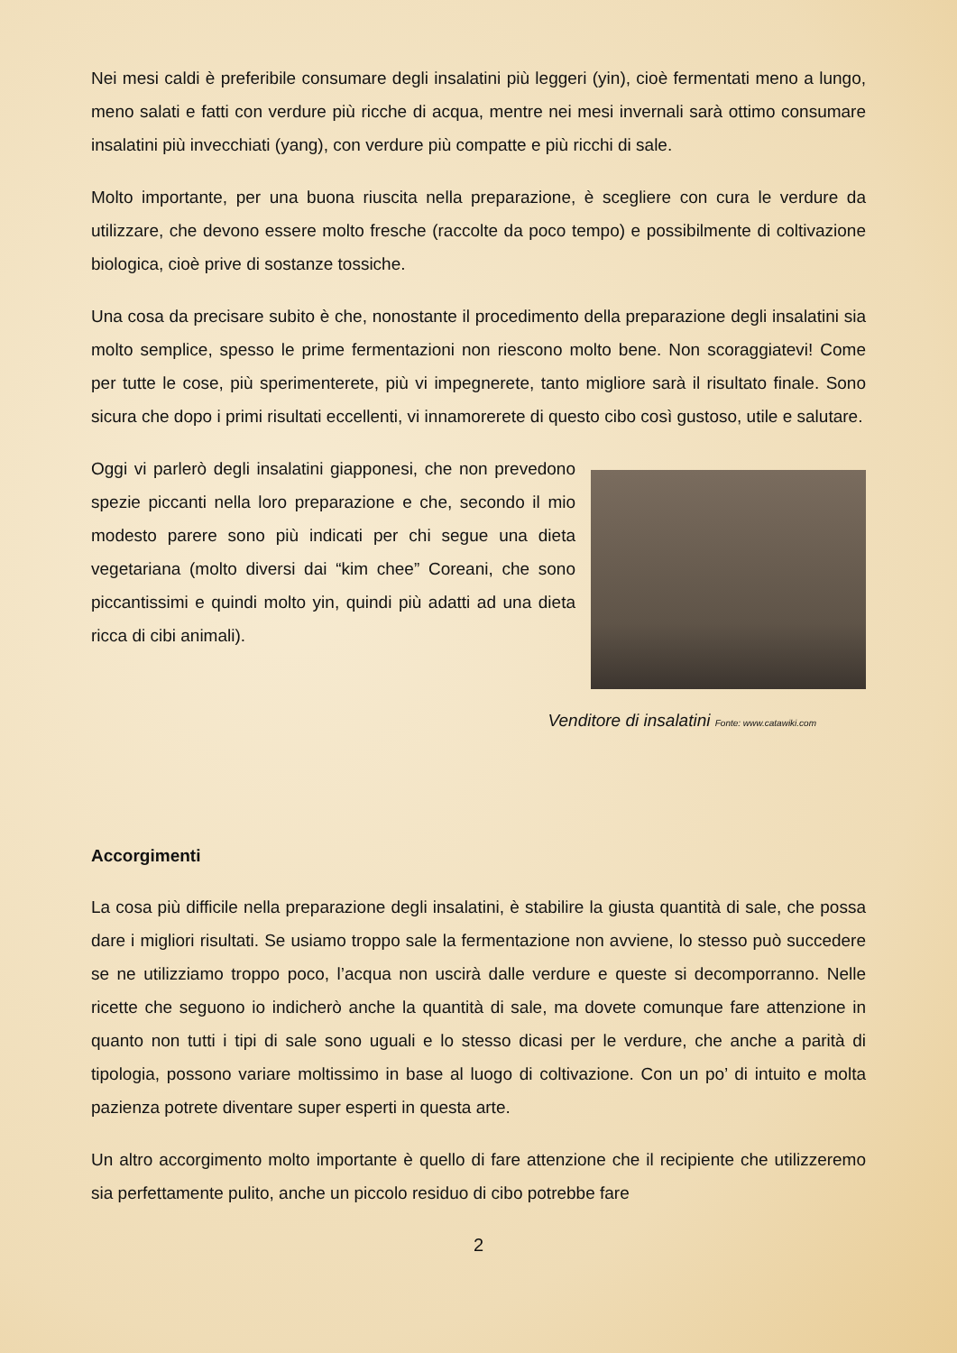Nei mesi caldi è preferibile consumare degli insalatini più leggeri (yin), cioè fermentati meno a lungo, meno salati e fatti con verdure più ricche di acqua, mentre nei mesi invernali sarà ottimo consumare insalatini più invecchiati (yang), con verdure più compatte e più ricchi di sale.
Molto importante, per una buona riuscita nella preparazione, è scegliere con cura le verdure da utilizzare, che devono essere molto fresche (raccolte da poco tempo) e possibilmente di coltivazione biologica, cioè prive di sostanze tossiche.
Una cosa da precisare subito è che, nonostante il procedimento della preparazione degli insalatini sia molto semplice, spesso le prime fermentazioni non riescono molto bene. Non scoraggiatevi! Come per tutte le cose, più sperimenterete, più vi impegnerete, tanto migliore sarà il risultato finale. Sono sicura che dopo i primi risultati eccellenti, vi innamorerete di questo cibo così gustoso, utile e salutare.
Oggi vi parlerò degli insalatini giapponesi, che non prevedono spezie piccanti nella loro preparazione e che, secondo il mio modesto parere sono più indicati per chi segue una dieta vegetariana (molto diversi dai “kim chee” Coreani, che sono piccantissimi e quindi molto yin, quindi più adatti ad una dieta ricca di cibi animali).
Venditore di insalatini Fonte: www.catawiki.com
Accorgimenti
La cosa più difficile nella preparazione degli insalatini, è stabilire la giusta quantità di sale, che possa dare i migliori risultati. Se usiamo troppo sale la fermentazione non avviene, lo stesso può succedere se ne utilizziamo troppo poco, l’acqua non uscirà dalle verdure e queste si decomporranno. Nelle ricette che seguono io indicherò anche la quantità di sale, ma dovete comunque fare attenzione in quanto non tutti i tipi di sale sono uguali e lo stesso dicasi per le verdure, che anche a parità di tipologia, possono variare moltissimo in base al luogo di coltivazione. Con un po’ di intuito e molta pazienza potrete diventare super esperti in questa arte.
Un altro accorgimento molto importante è quello di fare attenzione che il recipiente che utilizzeremo sia perfettamente pulito, anche un piccolo residuo di cibo potrebbe fare
2